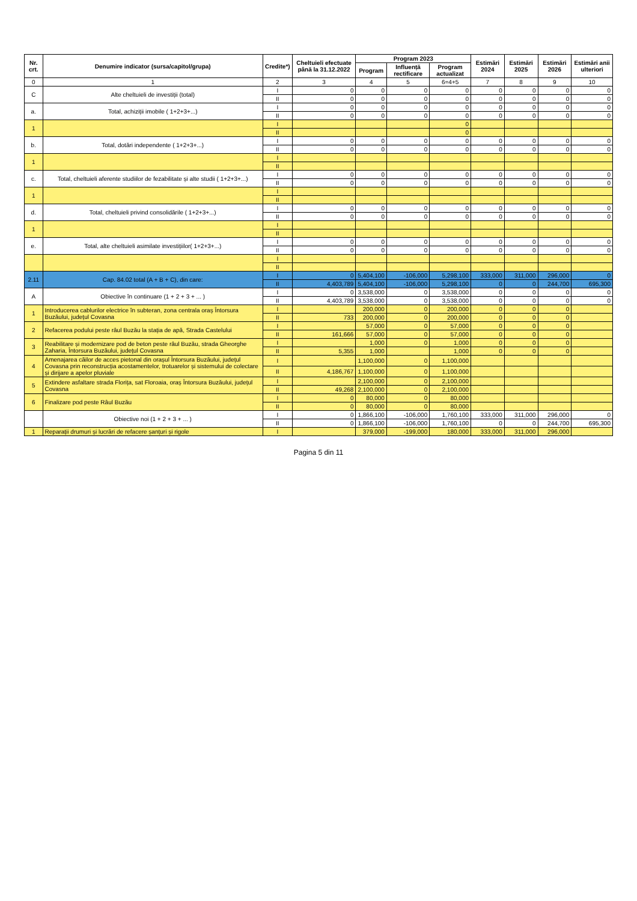| Nr. crt. | Denumire indicator (sursa/capitol/grupa) | Credite*) | Cheltuieli efectuate până la 31.12.2022 | Program 2023 | | | Estimări 2024 | Estimări 2025 | Estimări 2026 | Estimări anii ulteriori |
| --- | --- | --- | --- | --- | --- | --- | --- | --- | --- | --- |
| | | | | Program | Influență rectificare | Program actualizat | | | | |
| 0 | 1 | 2 | 3 | 4 | 5 | 6=4+5 | 7 | 8 | 9 | 10 |
| C | Alte cheltuieli de investiții (total) | I | 0 | 0 | 0 | 0 | 0 | 0 | 0 | 0 |
| | | II | 0 | 0 | 0 | 0 | 0 | 0 | 0 | 0 |
| a. | Total, achiziții imobile ( 1+2+3+...) | I | 0 | 0 | 0 | 0 | 0 | 0 | 0 | 0 |
| | | II | 0 | 0 | 0 | 0 | 0 | 0 | 0 | 0 |
| 1 | | I | | | | 0 | | | | |
| | | II | | | | 0 | | | | |
| b. | Total, dotări independente ( 1+2+3+...) | I | 0 | 0 | 0 | 0 | 0 | 0 | 0 | 0 |
| | | II | 0 | 0 | 0 | 0 | 0 | 0 | 0 | 0 |
| 1 | | I | | | | | | | | |
| | | II | | | | | | | | |
| c. | Total, cheltuieli aferente studiilor de fezabilitate și alte studii ( 1+2+3+...) | I | 0 | 0 | 0 | 0 | 0 | 0 | 0 | 0 |
| | | II | 0 | 0 | 0 | 0 | 0 | 0 | 0 | 0 |
| 1 | | I | | | | | | | | |
| | | II | | | | | | | | |
| d. | Total, cheltuieli privind consolidările ( 1+2+3+...) | I | 0 | 0 | 0 | 0 | 0 | 0 | 0 | 0 |
| | | II | 0 | 0 | 0 | 0 | 0 | 0 | 0 | 0 |
| 1 | | I | | | | | | | | |
| | | II | | | | | | | | |
| e. | Total, alte cheltuieli asimilate investițiilor( 1+2+3+...) | I | 0 | 0 | 0 | 0 | 0 | 0 | 0 | 0 |
| | | II | 0 | 0 | 0 | 0 | 0 | 0 | 0 | 0 |
| | | I | | | | | | | | |
| | | II | | | | | | | | |
| 2.11 | Cap. 84.02 total (A + B + C), din care: | I | 0 | 5,404,100 | -106,000 | 5,298,100 | 333,000 | 311,000 | 296,000 | 0 |
| | | II | 4,403,789 | 5,404,100 | -106,000 | 5,298,100 | 0 | 0 | 244,700 | 695,300 |
| A | Obiective în continuare (1 + 2 + 3 + ... ) | I | 0 | 3,538,000 | 0 | 3,538,000 | 0 | 0 | 0 | 0 |
| | | II | 4,403,789 | 3,538,000 | 0 | 3,538,000 | 0 | 0 | 0 | 0 |
| 1 | Introducerea cablurilor electrice în subteran, zona centrala oraș Întorsura Buzăului, județul Covasna | I | | 200,000 | 0 | 200,000 | 0 | 0 | 0 | |
| | | II | 733 | 200,000 | 0 | 200,000 | 0 | 0 | 0 | |
| 2 | Refacerea podului peste râul Buzău la stația de apă, Strada Castelului | I | | 57,000 | 0 | 57,000 | 0 | 0 | 0 | |
| | | II | 161,666 | 57,000 | 0 | 57,000 | 0 | 0 | 0 | |
| 3 | Reabilitare și modernizare pod de beton peste râul Buzău, strada Gheorghe Zaharia, Întorsura Buzăului, județul Covasna | I | | 1,000 | 0 | 1,000 | 0 | 0 | 0 | |
| | | II | 5,355 | 1,000 | | 1,000 | 0 | 0 | 0 | |
| 4 | Amenajarea căilor de acces pietonal din orașul Întorsura Buzăului, județul Covasna prin reconstrucția acostamentelor, trotuarelor și sistemului de colectare și dirijare a apelor pluviale | I | | 1,100,000 | 0 | 1,100,000 | | | | |
| | | II | 4,186,767 | 1,100,000 | 0 | 1,100,000 | | | | |
| 5 | Extindere asfaltare strada Florița, sat Floroaia, oraș Întorsura Buzăului, județul Covasna | I | | 2,100,000 | 0 | 2,100,000 | | | | |
| | | II | 49,268 | 2,100,000 | 0 | 2,100,000 | | | | |
| 6 | Finalizare pod peste Râul Buzău | I | 0 | 80,000 | 0 | 80,000 | | | | |
| | | II | 0 | 80,000 | 0 | 80,000 | | | | |
| | Obiective noi (1 + 2 + 3 + ... ) | I | 0 | 1,866,100 | -106,000 | 1,760,100 | 333,000 | 311,000 | 296,000 | 0 |
| | | II | 0 | 1,866,100 | -106,000 | 1,760,100 | 0 | 0 | 244,700 | 695,300 |
| 1 | Reparații drumuri și lucrări de refacere șanțuri și rigole | I | | 379,000 | -199,000 | 180,000 | 333,000 | 311,000 | 296,000 | |
Pagina 5 din 11